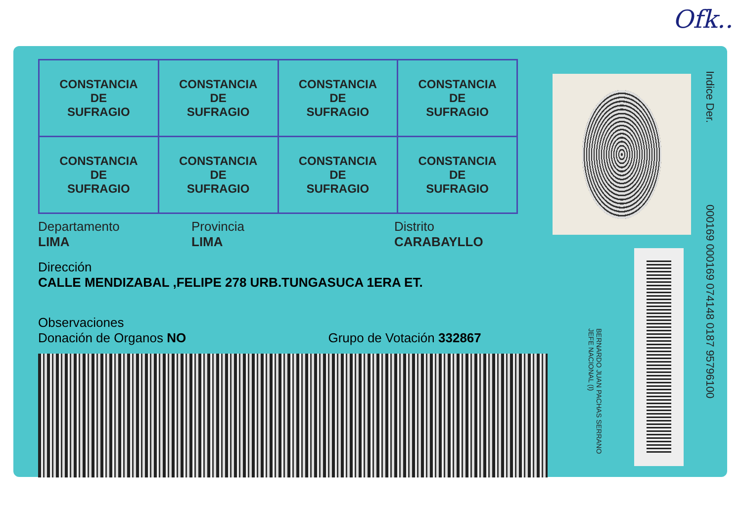Ofk..
| CONSTANCIA DE SUFRAGIO | CONSTANCIA DE SUFRAGIO | CONSTANCIA DE SUFRAGIO | CONSTANCIA DE SUFRAGIO |
| CONSTANCIA DE SUFRAGIO | CONSTANCIA DE SUFRAGIO | CONSTANCIA DE SUFRAGIO | CONSTANCIA DE SUFRAGIO |
Departamento
LIMA
Provincia
LIMA
Distrito
CARABAYLLO
Dirección
CALLE MENDIZABAL ,FELIPE 278 URB.TUNGASUCA 1ERA ET.
Observaciones
Donación de Organos NO Grupo de Votación 332867
BERNARDO JUAN PACHAS SERRANO
JEFE NACIONAL (I)
Indice Der.
000169 000169 074148 0187 95796100